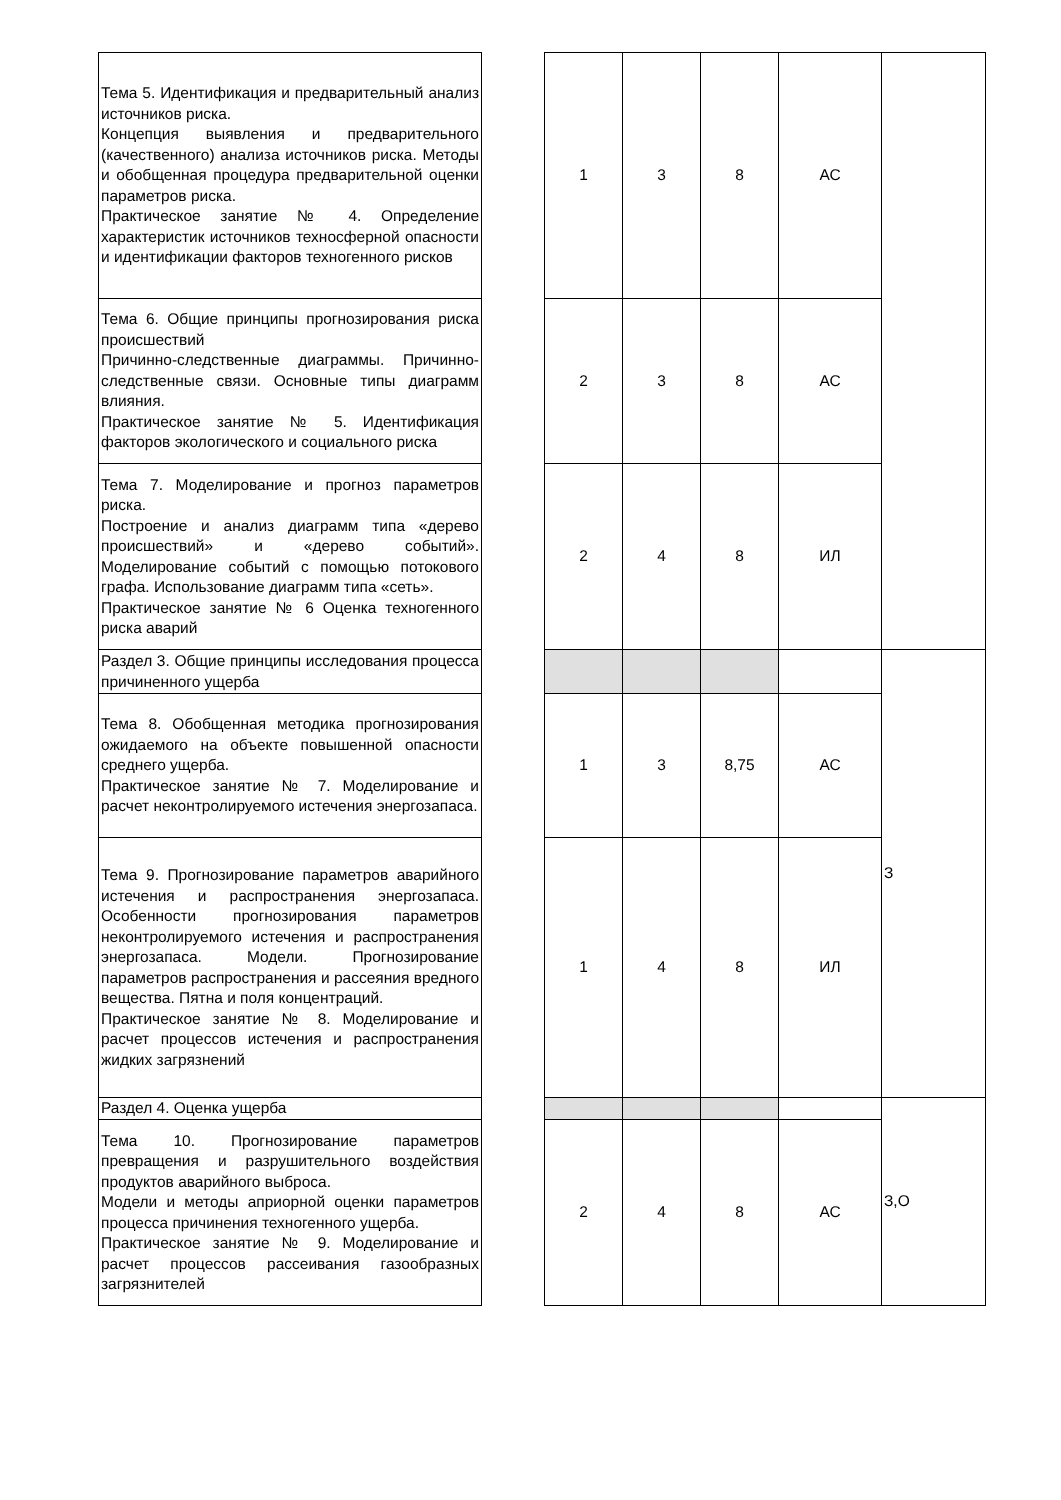| Тема 5. Идентификация и предварительный анализ источников риска. Концепция выявления и предварительного (качественного) анализа источников риска. Методы и обобщенная процедура предварительной оценки параметров риска. Практическое занятие № 4. Определение характеристик источников техносферной опасности и идентификации факторов техногенного рисков | | 1 | 3 | 8 | АС | |
| Тема 6. Общие принципы прогнозирования риска происшествий Причинно-следственные диаграммы. Причинно-следственные связи. Основные типы диаграмм влияния. Практическое занятие № 5. Идентификация факторов экологического и социального риска | | 2 | 3 | 8 | АС | |
| Тема 7. Моделирование и прогноз параметров риска. Построение и анализ диаграмм типа «дерево происшествий» и «дерево событий». Моделирование событий с помощью потокового графа. Использование диаграмм типа «сеть». Практическое занятие № 6 Оценка техногенного риска аварий | | 2 | 4 | 8 | ИЛ | |
| Раздел 3. Общие принципы исследования процесса причиненного ущерба | | | | | | З |
| Тема 8. Обобщенная методика прогнозирования ожидаемого на объекте повышенной опасности среднего ущерба. Практическое занятие № 7. Моделирование и расчет неконтролируемого истечения энергозапаса. | | 1 | 3 | 8,75 | АС | |
| Тема 9. Прогнозирование параметров аварийного истечения и распространения энергозапаса. Особенности прогнозирования параметров неконтролируемого истечения и распространения энергозапаса. Модели. Прогнозирование параметров распространения и рассеяния вредного вещества. Пятна и поля концентраций. Практическое занятие № 8. Моделирование и расчет процессов истечения и распространения жидких загрязнений | | 1 | 4 | 8 | ИЛ | |
| Раздел 4. Оценка ущерба | | | | | | З,О |
| Тема 10. Прогнозирование параметров превращения и разрушительного воздействия продуктов аварийного выброса. Модели и методы априорной оценки параметров процесса причинения техногенного ущерба. Практическое занятие № 9. Моделирование и расчет процессов рассеивания газообразных загрязнителей | | 2 | 4 | 8 | АС | |